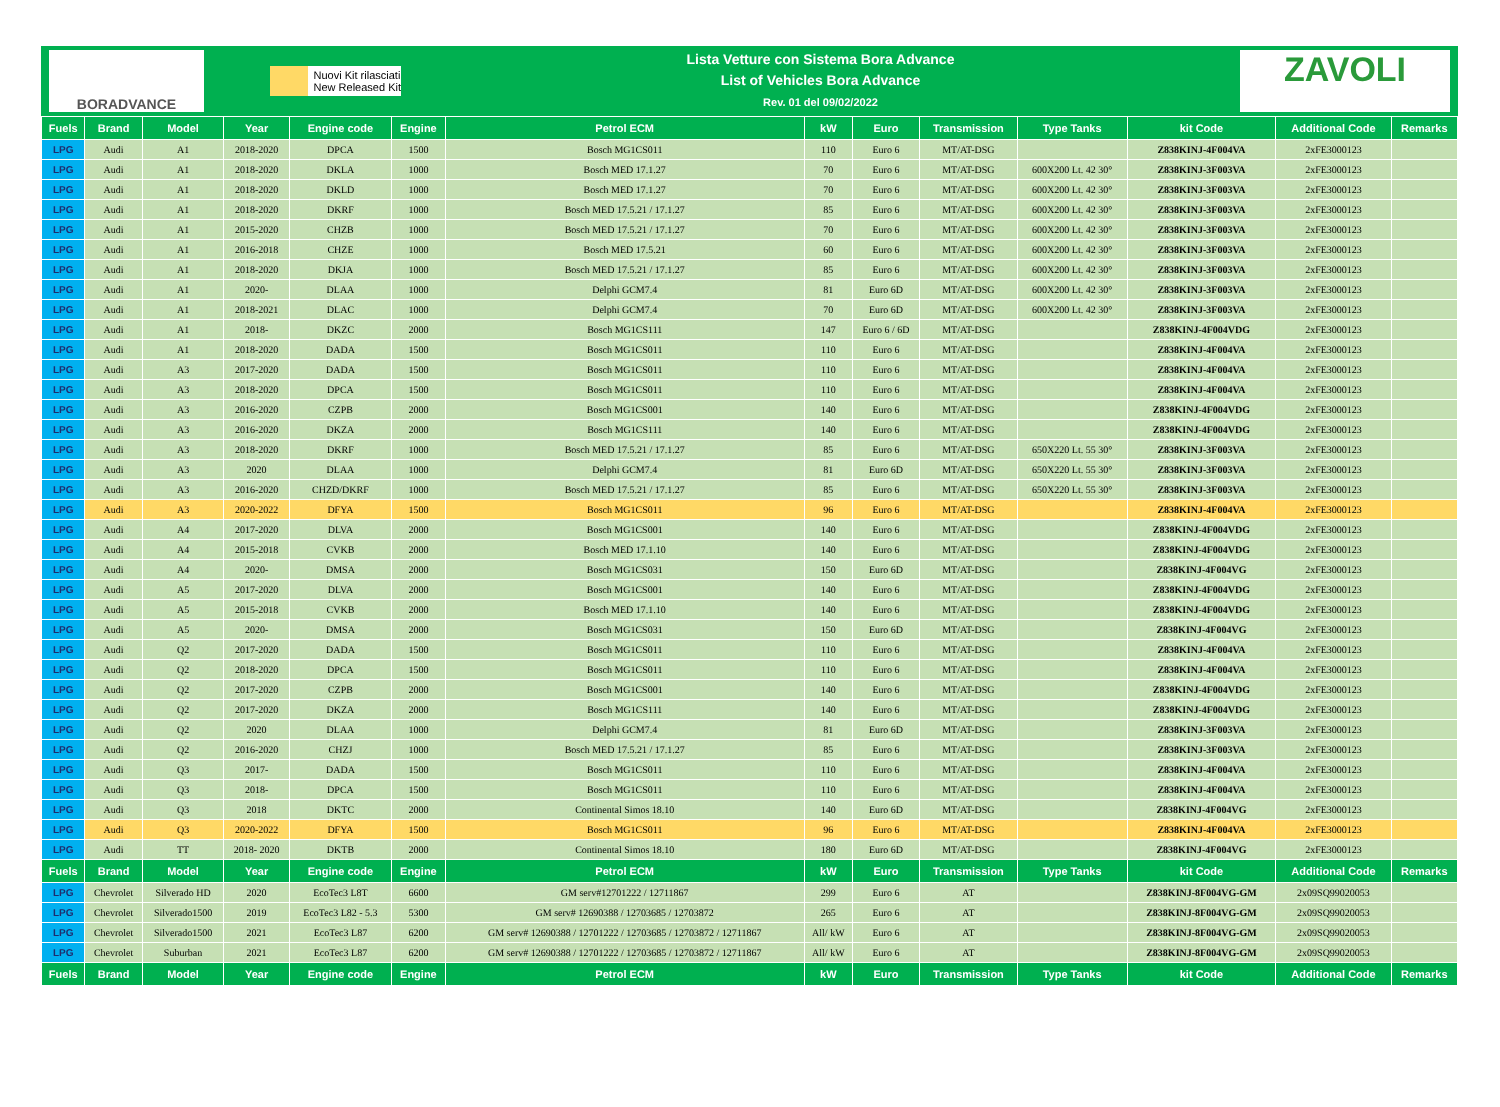BORADVANCE
Nuovi Kit rilasciati
New Released Kit
Lista Vetture con Sistema Bora Advance
List of Vehicles Bora Advance
Rev. 01 del 09/02/2022
ZAVOLI
| Fuels | Brand | Model | Year | Engine code | Engine | Petrol ECM | kW | Euro | Transmission | Type Tanks | kit Code | Additional Code | Remarks |
| --- | --- | --- | --- | --- | --- | --- | --- | --- | --- | --- | --- | --- | --- |
| LPG | Audi | A1 | 2018-2020 | DPCA | 1500 | Bosch MG1CS011 | 110 | Euro 6 | MT/AT-DSG | | Z838KINJ-4F004VA | 2xFE3000123 | |
| LPG | Audi | A1 | 2018-2020 | DKLA | 1000 | Bosch MED 17.1.27 | 70 | Euro 6 | MT/AT-DSG | 600X200 Lt. 42 30° | Z838KINJ-3F003VA | 2xFE3000123 | |
| LPG | Audi | A1 | 2018-2020 | DKLD | 1000 | Bosch MED 17.1.27 | 70 | Euro 6 | MT/AT-DSG | 600X200 Lt. 42 30° | Z838KINJ-3F003VA | 2xFE3000123 | |
| LPG | Audi | A1 | 2018-2020 | DKRF | 1000 | Bosch MED 17.5.21 / 17.1.27 | 85 | Euro 6 | MT/AT-DSG | 600X200 Lt. 42 30° | Z838KINJ-3F003VA | 2xFE3000123 | |
| LPG | Audi | A1 | 2015-2020 | CHZB | 1000 | Bosch MED 17.5.21 / 17.1.27 | 70 | Euro 6 | MT/AT-DSG | 600X200 Lt. 42 30° | Z838KINJ-3F003VA | 2xFE3000123 | |
| LPG | Audi | A1 | 2016-2018 | CHZE | 1000 | Bosch MED 17.5.21 | 60 | Euro 6 | MT/AT-DSG | 600X200 Lt. 42 30° | Z838KINJ-3F003VA | 2xFE3000123 | |
| LPG | Audi | A1 | 2018-2020 | DKJA | 1000 | Bosch MED 17.5.21 / 17.1.27 | 85 | Euro 6 | MT/AT-DSG | 600X200 Lt. 42 30° | Z838KINJ-3F003VA | 2xFE3000123 | |
| LPG | Audi | A1 | 2020- | DLAA | 1000 | Delphi GCM7.4 | 81 | Euro 6D | MT/AT-DSG | 600X200 Lt. 42 30° | Z838KINJ-3F003VA | 2xFE3000123 | |
| LPG | Audi | A1 | 2018-2021 | DLAC | 1000 | Delphi GCM7.4 | 70 | Euro 6D | MT/AT-DSG | 600X200 Lt. 42 30° | Z838KINJ-3F003VA | 2xFE3000123 | |
| LPG | Audi | A1 | 2018- | DKZC | 2000 | Bosch MG1CS111 | 147 | Euro 6 / 6D | MT/AT-DSG | | Z838KINJ-4F004VDG | 2xFE3000123 | |
| LPG | Audi | A1 | 2018-2020 | DADA | 1500 | Bosch MG1CS011 | 110 | Euro 6 | MT/AT-DSG | | Z838KINJ-4F004VA | 2xFE3000123 | |
| LPG | Audi | A3 | 2017-2020 | DADA | 1500 | Bosch MG1CS011 | 110 | Euro 6 | MT/AT-DSG | | Z838KINJ-4F004VA | 2xFE3000123 | |
| LPG | Audi | A3 | 2018-2020 | DPCA | 1500 | Bosch MG1CS011 | 110 | Euro 6 | MT/AT-DSG | | Z838KINJ-4F004VA | 2xFE3000123 | |
| LPG | Audi | A3 | 2016-2020 | CZPB | 2000 | Bosch MG1CS001 | 140 | Euro 6 | MT/AT-DSG | | Z838KINJ-4F004VDG | 2xFE3000123 | |
| LPG | Audi | A3 | 2016-2020 | DKZA | 2000 | Bosch MG1CS111 | 140 | Euro 6 | MT/AT-DSG | | Z838KINJ-4F004VDG | 2xFE3000123 | |
| LPG | Audi | A3 | 2018-2020 | DKRF | 1000 | Bosch MED 17.5.21 / 17.1.27 | 85 | Euro 6 | MT/AT-DSG | 650X220 Lt. 55 30° | Z838KINJ-3F003VA | 2xFE3000123 | |
| LPG | Audi | A3 | 2020 | DLAA | 1000 | Delphi GCM7.4 | 81 | Euro 6D | MT/AT-DSG | 650X220 Lt. 55 30° | Z838KINJ-3F003VA | 2xFE3000123 | |
| LPG | Audi | A3 | 2016-2020 | CHZD/DKRF | 1000 | Bosch MED 17.5.21 / 17.1.27 | 85 | Euro 6 | MT/AT-DSG | 650X220 Lt. 55 30° | Z838KINJ-3F003VA | 2xFE3000123 | |
| LPG | Audi | A3 | 2020-2022 | DFYA | 1500 | Bosch MG1CS011 | 96 | Euro 6 | MT/AT-DSG | | Z838KINJ-4F004VA | 2xFE3000123 | |
| LPG | Audi | A4 | 2017-2020 | DLVA | 2000 | Bosch MG1CS001 | 140 | Euro 6 | MT/AT-DSG | | Z838KINJ-4F004VDG | 2xFE3000123 | |
| LPG | Audi | A4 | 2015-2018 | CVKB | 2000 | Bosch MED 17.1.10 | 140 | Euro 6 | MT/AT-DSG | | Z838KINJ-4F004VDG | 2xFE3000123 | |
| LPG | Audi | A4 | 2020- | DMSA | 2000 | Bosch MG1CS031 | 150 | Euro 6D | MT/AT-DSG | | Z838KINJ-4F004VG | 2xFE3000123 | |
| LPG | Audi | A5 | 2017-2020 | DLVA | 2000 | Bosch MG1CS001 | 140 | Euro 6 | MT/AT-DSG | | Z838KINJ-4F004VDG | 2xFE3000123 | |
| LPG | Audi | A5 | 2015-2018 | CVKB | 2000 | Bosch MED 17.1.10 | 140 | Euro 6 | MT/AT-DSG | | Z838KINJ-4F004VDG | 2xFE3000123 | |
| LPG | Audi | A5 | 2020- | DMSA | 2000 | Bosch MG1CS031 | 150 | Euro 6D | MT/AT-DSG | | Z838KINJ-4F004VG | 2xFE3000123 | |
| LPG | Audi | Q2 | 2017-2020 | DADA | 1500 | Bosch MG1CS011 | 110 | Euro 6 | MT/AT-DSG | | Z838KINJ-4F004VA | 2xFE3000123 | |
| LPG | Audi | Q2 | 2018-2020 | DPCA | 1500 | Bosch MG1CS011 | 110 | Euro 6 | MT/AT-DSG | | Z838KINJ-4F004VA | 2xFE3000123 | |
| LPG | Audi | Q2 | 2017-2020 | CZPB | 2000 | Bosch MG1CS001 | 140 | Euro 6 | MT/AT-DSG | | Z838KINJ-4F004VDG | 2xFE3000123 | |
| LPG | Audi | Q2 | 2017-2020 | DKZA | 2000 | Bosch MG1CS111 | 140 | Euro 6 | MT/AT-DSG | | Z838KINJ-4F004VDG | 2xFE3000123 | |
| LPG | Audi | Q2 | 2020 | DLAA | 1000 | Delphi GCM7.4 | 81 | Euro 6D | MT/AT-DSG | | Z838KINJ-3F003VA | 2xFE3000123 | |
| LPG | Audi | Q2 | 2016-2020 | CHZJ | 1000 | Bosch MED 17.5.21 / 17.1.27 | 85 | Euro 6 | MT/AT-DSG | | Z838KINJ-3F003VA | 2xFE3000123 | |
| LPG | Audi | Q3 | 2017- | DADA | 1500 | Bosch MG1CS011 | 110 | Euro 6 | MT/AT-DSG | | Z838KINJ-4F004VA | 2xFE3000123 | |
| LPG | Audi | Q3 | 2018- | DPCA | 1500 | Bosch MG1CS011 | 110 | Euro 6 | MT/AT-DSG | | Z838KINJ-4F004VA | 2xFE3000123 | |
| LPG | Audi | Q3 | 2018 | DKTC | 2000 | Continental Simos 18.10 | 140 | Euro 6D | MT/AT-DSG | | Z838KINJ-4F004VG | 2xFE3000123 | |
| LPG | Audi | Q3 | 2020-2022 | DFYA | 1500 | Bosch MG1CS011 | 96 | Euro 6 | MT/AT-DSG | | Z838KINJ-4F004VA | 2xFE3000123 | |
| LPG | Audi | TT | 2018- 2020 | DKTB | 2000 | Continental Simos 18.10 | 180 | Euro 6D | MT/AT-DSG | | Z838KINJ-4F004VG | 2xFE3000123 | |
| Fuels | Brand | Model | Year | Engine code | Engine | Petrol ECM | kW | Euro | Transmission | Type Tanks | kit Code | Additional Code | Remarks |
| LPG | Chevrolet | Silverado HD | 2020 | EcoTec3 L8T | 6600 | GM serv#12701222 / 12711867 | 299 | Euro 6 | AT | | Z838KINJ-8F004VG-GM | 2x09SQ99020053 | |
| LPG | Chevrolet | Silverado1500 | 2019 | EcoTec3 L82 - 5.3 | 5300 | GM serv# 12690388 / 12703685 / 12703872 | 265 | Euro 6 | AT | | Z838KINJ-8F004VG-GM | 2x09SQ99020053 | |
| LPG | Chevrolet | Silverado1500 | 2021 | EcoTec3 L87 | 6200 | GM serv# 12690388 / 12701222 / 12703685 / 12703872 / 12711867 | All/ kW | Euro 6 | AT | | Z838KINJ-8F004VG-GM | 2x09SQ99020053 | |
| LPG | Chevrolet | Suburban | 2021 | EcoTec3 L87 | 6200 | GM serv# 12690388 / 12701222 / 12703685 / 12703872 / 12711867 | All/ kW | Euro 6 | AT | | Z838KINJ-8F004VG-GM | 2x09SQ99020053 | |
| Fuels | Brand | Model | Year | Engine code | Engine | Petrol ECM | kW | Euro | Transmission | Type Tanks | kit Code | Additional Code | Remarks |